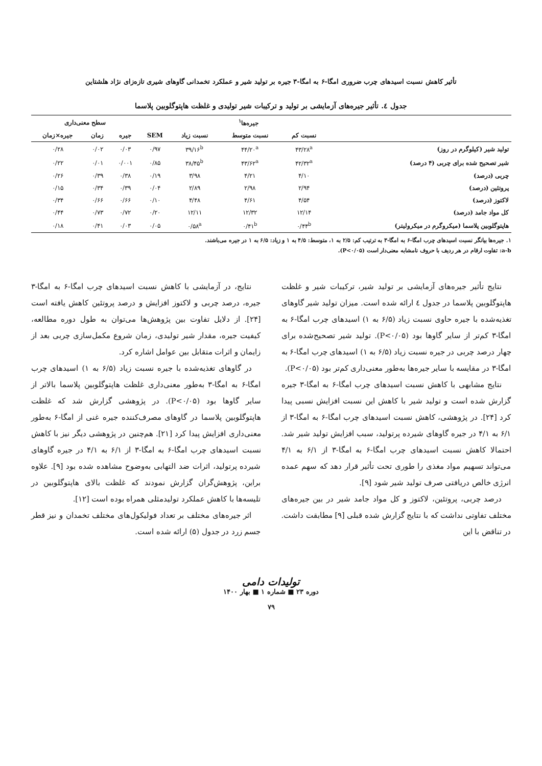تأثیر کاهش نسبت اسیدهای چرب ضروری امگا-۶ به امگا-۳ جیره بر تولید شیر و عملکرد تخمدانی گاوهای شیری تازه‌زای نژاد هلشتاین
جدول ٤. تأثیر جیره‌های آزمایشی بر تولید و ترکیبات شیر تولیدی و غلظت هاپتوگلوبین پلاسما
| | جیره‌ها<sup>۱</sup> | | | | سطح معنی‌داری | | |
| --- | --- | --- | --- | --- | --- | --- | --- |
| | نسبت کم | نسبت متوسط | نسبت زیاد | SEM | جیره | زمان | جیره×زمان |
| تولید شیر (کیلوگرم در روز) | ۴۳/۲۸<sup>a</sup> | ۴۴/۲۰<sup>a</sup> | ۳۹/۱۶<sup>b</sup> | ۰/۹۷ | ۰/۰۳ | ۰/۰۲ | ۰/۲۸ |
| شیر تصحیح شده برای چربی (۴ درصد) | ۴۲/۳۲<sup>a</sup> | ۴۳/۶۲<sup>a</sup> | ۳۸/۴۵<sup>b</sup> | ۰/۸۵ | ۰/۰۰۱ | ۰/۰۱ | ۰/۲۲ |
| چربی (درصد) | ۴/۱۰ | ۴/۲۱ | ۳/۹۸ | ۰/۱۹ | ۰/۳۸ | ۰/۳۹ | ۰/۲۶ |
| پروتئین (درصد) | ۲/۹۴ | ۲/۹۸ | ۲/۸۹ | ۰/۰۴ | ۰/۳۹ | ۰/۳۴ | ۰/۱۵ |
| لاکتوز (درصد) | ۴/۵۴ | ۴/۶۱ | ۴/۴۸ | ۰/۱۰ | ۰/۶۶ | ۰/۶۶ | ۰/۳۴ |
| کل مواد جامد (درصد) | ۱۲/۱۴ | ۱۲/۳۲ | ۱۲/۱۱ | ۰/۲۰ | ۰/۷۲ | ۰/۷۳ | ۰/۴۴ |
| هاپتوگلوبین پلاسما (میکروگرم در میکرولیتر) | ۰/۴۴<sup>b</sup> | ۰/۴۱<sup>b</sup> | ۰/۵۸<sup>a</sup> | ۰/۰۵ | ۰/۰۳ | ۰/۴۱ | ۰/۱۸ |
۱. جیره‌ها بیانگر نسبت اسیدهای چرب امگا-۶ به امگا-۳ به ترتیب کم: ۲/۵ به ۱، متوسط: ۴/۵ به ۱ و زیاد: ۶/۵ به ۱ در جیره می‌باشند.
a-b: تفاوت ارقام در هر ردیف با حروف نامشابه معنی‌دار است (P<۰/۰۵).
نتایج تأثیر جیره‌های آزمایشی بر تولید شیر، ترکیبات شیر و غلظت هاپتوگلوبین پلاسما در جدول ٤ ارائه شده است. میزان تولید شیر گاوهای تغذیه‌شده با جیره حاوی نسبت زیاد (۶/۵ به ۱) اسیدهای چرب امگا-۶ به امگا-۳ کم‌تر از سایر گاوها بود (P<۰/۰۵). تولید شیر تصحیح‌شده برای چهار درصد چربی در جیره نسبت زیاد (۶/۵ به ۱) اسیدهای چرب امگا-۶ به امگا-۳ در مقایسه با سایر جیره‌ها به‌طور معنی‌داری کم‌تر بود (P<۰/۰۵).
نتایج مشابهی با کاهش نسبت اسیدهای چرب امگا-۶ به امگا-۳ جیره گزارش شده است و تولید شیر با کاهش این نسبت افزایش نسبی پیدا کرد [۲۴]. در پژوهشی، کاهش نسبت اسیدهای چرب امگا-۶ به امگا-۳ از ۶/۱ به ۴/۱ در جیره گاوهای شیرده پرتولید، سبب افزایش تولید شیر شد. احتمالا کاهش نسبت اسیدهای چرب امگا-۶ به امگا-۳ از ۶/۱ به ۴/۱ می‌تواند تسهیم مواد مغذی را طوری تحت تأثیر قرار دهد که سهم عمده انرژی خالص دریافتی صرف تولید شیر شود [۹].
درصد چربی، پروتئین، لاکتوز و کل مواد جامد شیر در بین جیره‌های مختلف تفاوتی نداشت که با نتایج گزارش شده قبلی [۹] مطابقت داشت. در تناقض با این
نتایج، در آزمایشی با کاهش نسبت اسیدهای چرب امگا-۶ به امگا-۳ جیره، درصد چربی و لاکتوز افزایش و درصد پروتئین کاهش یافته است [۲۴]. از دلایل تفاوت بین پژوهش‌ها می‌توان به طول دوره مطالعه، کیفیت جیره، مقدار شیر تولیدی، زمان شروع مکمل‌سازی چربی بعد از زایمان و اثرات متقابل بین عوامل اشاره کرد.
در گاوهای تغذیه‌شده با جیره نسبت زیاد (۶/۵ به ۱) اسیدهای چرب امگا-۶ به امگا-۳ به‌طور معنی‌داری غلظت هاپتوگلوبین پلاسما بالاتر از سایر گاوها بود (P<۰/۰۵). در پژوهشی گزارش شد که غلظت هاپتوگلوبین پلاسما در گاوهای مصرف‌کننده جیره غنی از امگا-۶ به‌طور معنی‌داری افزایش پیدا کرد [۲۱]. هم‌چنین در پژوهشی دیگر نیز با کاهش نسبت اسیدهای چرب امگا-۶ به امگا-۳ از ۶/۱ به ۴/۱ در جیره گاوهای شیرده پرتولید، اثرات ضد التهابی به‌وضوح مشاهده شده بود [۹]. علاوه براین، پژوهش‌گران گزارش نمودند که غلظت بالای هاپتوگلوبین در تلیسه‌ها با کاهش عملکرد تولیدمثلی همراه بوده است [۱۲].
اثر جیره‌های مختلف بر تعداد فولیکول‌های مختلف تخمدان و نیز قطر جسم زرد در جدول (۵) ارائه شده است.
تولیدات دامی
دوره ۲۳ ■ شماره ۱ ■ بهار ۱۴۰۰
۷۹